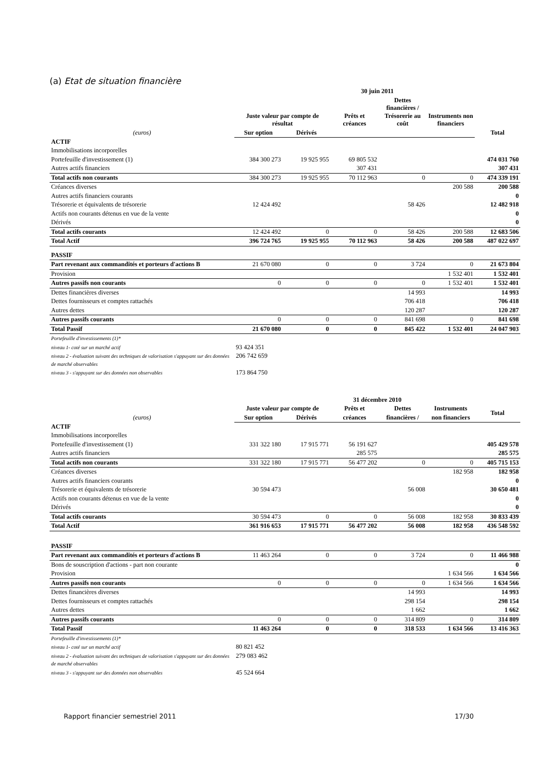(a) Etat de situation financière
| | 30 juin 2011 | | | | | |
| --- | --- | --- | --- | --- | --- | --- |
| | Juste valeur par compte de résultat | | Prêts et créances | Dettes financières / Trésorerie au coût | Instruments non financiers | Total |
| (euros) | Sur option | Dérivés | | | | |
| ACTIF | | | | | | |
| Immobilisations incorporelles | | | | | | |
| Portefeuille d'investissement (1) | 384 300 273 | 19 925 955 | 69 805 532 | | | 474 031 760 |
| Autres actifs financiers | | | 307 431 | | | 307 431 |
| Total actifs non courants | 384 300 273 | 19 925 955 | 70 112 963 | 0 | 0 | 474 339 191 |
| Créances diverses | | | | | 200 588 | 200 588 |
| Autres actifs financiers courants | | | | | | 0 |
| Trésorerie et équivalents de trésorerie | 12 424 492 | | | 58 426 | | 12 482 918 |
| Actifs non courants détenus en vue de la vente | | | | | | 0 |
| Dérivés | | | | | | 0 |
| Total actifs courants | 12 424 492 | 0 | 0 | 58 426 | 200 588 | 12 683 506 |
| Total Actif | 396 724 765 | 19 925 955 | 70 112 963 | 58 426 | 200 588 | 487 022 697 |
| PASSIF | | | | | | |
| Part revenant aux commandités et porteurs d'actions B | 21 670 080 | 0 | 0 | 3 724 | 0 | 21 673 804 |
| Provision | | | | | 1 532 401 | 1 532 401 |
| Autres passifs non courants | 0 | 0 | 0 | 0 | 1 532 401 | 1 532 401 |
| Dettes financières diverses | | | | 14 993 | | 14 993 |
| Dettes fournisseurs et comptes rattachés | | | | 706 418 | | 706 418 |
| Autres dettes | | | | 120 287 | | 120 287 |
| Autres passifs courants | 0 | 0 | 0 | 841 698 | 0 | 841 698 |
| Total Passif | 21 670 080 | 0 | 0 | 845 422 | 1 532 401 | 24 047 903 |
| Portefeuille d'investissements (1)* | | | | | | |
| niveau 1- coté sur un marché actif | 93 424 351 | | | | | |
| niveau 2 - évaluation suivant des techniques de valorisation s'appuyant sur des données de marché observables | 206 742 659 | | | | | |
| niveau 3 - s'appuyant sur des données non observables | 173 864 750 | | | | | |
| | 31 décembre 2010 | | | | | |
| --- | --- | --- | --- | --- | --- | --- |
| | Juste valeur par compte de | | Prêts et | Dettes | Instruments | Total |
| (euros) | Sur option | Dérivés | créances | financières / | non financiers | |
| ACTIF | | | | | | |
| Immobilisations incorporelles | | | | | | |
| Portefeuille d'investissement (1) | 331 322 180 | 17 915 771 | 56 191 627 | | | 405 429 578 |
| Autres actifs financiers | | | 285 575 | | | 285 575 |
| Total actifs non courants | 331 322 180 | 17 915 771 | 56 477 202 | 0 | 0 | 405 715 153 |
| Créances diverses | | | | | 182 958 | 182 958 |
| Autres actifs financiers courants | | | | | | 0 |
| Trésorerie et équivalents de trésorerie | 30 594 473 | | | 56 008 | | 30 650 481 |
| Actifs non courants détenus en vue de la vente | | | | | | 0 |
| Dérivés | | | | | | 0 |
| Total actifs courants | 30 594 473 | 0 | 0 | 56 008 | 182 958 | 30 833 439 |
| Total Actif | 361 916 653 | 17 915 771 | 56 477 202 | 56 008 | 182 958 | 436 548 592 |
| PASSIF | | | | | | |
| Part revenant aux commandités et porteurs d'actions B | 11 463 264 | 0 | 0 | 3 724 | 0 | 11 466 988 |
| Bons de souscription d'actions - part non courante | | | | | | 0 |
| Provision | | | | | 1 634 566 | 1 634 566 |
| Autres passifs non courants | 0 | 0 | 0 | 0 | 1 634 566 | 1 634 566 |
| Dettes financières diverses | | | | 14 993 | | 14 993 |
| Dettes fournisseurs et comptes rattachés | | | | 298 154 | | 298 154 |
| Autres dettes | | | | 1 662 | | 1 662 |
| Autres passifs courants | 0 | 0 | 0 | 314 809 | 0 | 314 809 |
| Total Passif | 11 463 264 | 0 | 0 | 318 533 | 1 634 566 | 13 416 363 |
| Portefeuille d'investissements (1)* | | | | | | |
| niveau 1- coté sur un marché actif | 80 821 452 | | | | | |
| niveau 2 - évaluation suivant des techniques de valorisation s'appuyant sur des données de marché observables | 279 083 462 | | | | | |
| niveau 3 - s'appuyant sur des données non observables | 45 524 664 | | | | | |
Rapport financier semestriel 2011 17/30